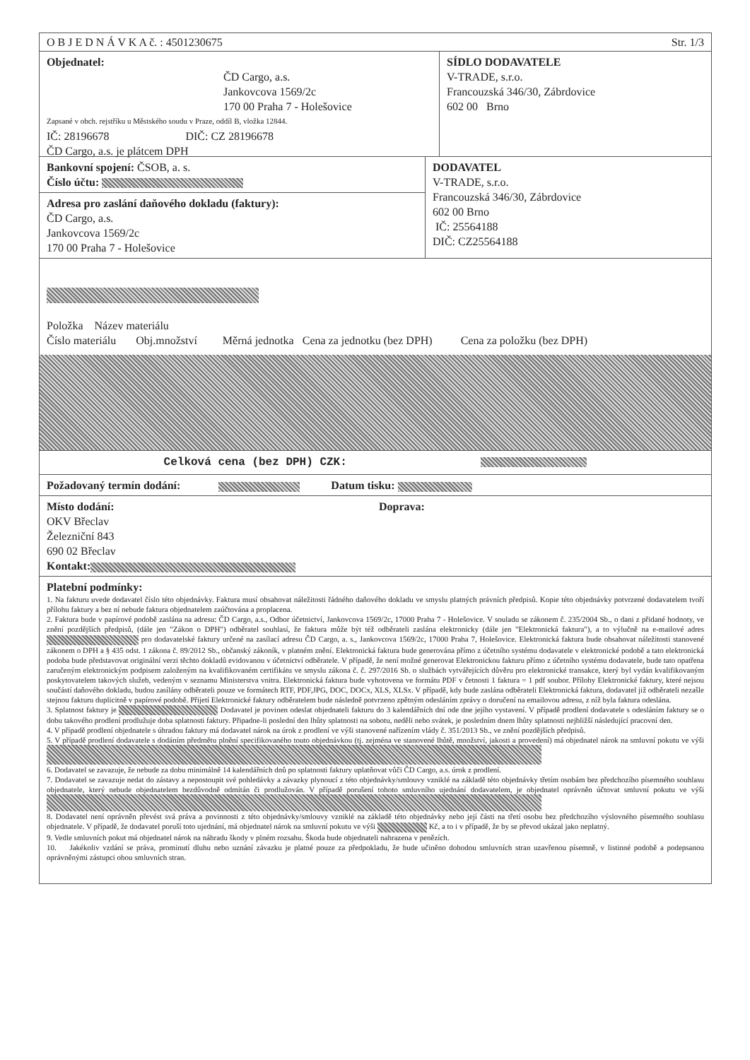O B J E D N Á V K A č. : 4501230675 Str. 1/3
Objednatel:
ČD Cargo, a.s.
Jankovcova 1569/2c
170 00 Praha 7 - Holešovice
Zapsané v obch. rejstříku u Městského soudu v Praze, oddíl B, vložka 12844.
IČ: 28196678 DIČ: CZ 28196678
ČD Cargo, a.s. je plátcem DPH
SÍDLO DODAVATELE
V-TRADE, s.r.o.
Francouzská 346/30, Zábrdovice
602 00 Brno
Bankovní spojení: ČSOB, a. s.
Číslo účtu:
Adresa pro zaslání daňového dokladu (faktury):
ČD Cargo, a.s.
Jankovcova 1569/2c
170 00 Praha 7 - Holešovice
DODAVATEL
V-TRADE, s.r.o.
Francouzská 346/30, Zábrdovice
602 00 Brno
IČ: 25564188
DIČ: CZ25564188
Položka Název materiálu
Číslo materiálu Obj.množství Měrná jednotka Cena za jednotku (bez DPH) Cena za položku (bez DPH)
Celková cena (bez DPH) CZK:
Požadovaný termín dodání: Datum tisku:
Místo dodání:
OKV Břeclav
Železniční 843
690 02 Břeclav
Kontakt:
Doprava:
Platební podmínky:
1. Na fakturu uvede dodavatel číslo této objednávky. Faktura musí obsahovat náležitosti řádného daňového dokladu ve smyslu platných právních předpisů. Kopie této objednávky potvrzené dodavatelem tvoří přílohu faktury a bez ní nebude faktura objednatelem zaúčtována a proplacena.
2. Faktura bude v papírové podobě zaslána na adresu: ČD Cargo, a.s., Odbor účetnictví, Jankovcova 1569/2c, 17000 Praha 7 - Holešovice. V souladu se zákonem č. 235/2004 Sb., o dani z přidané hodnoty, ve znění pozdějších předpisů, (dále jen "Zákon o DPH") odběratel souhlasí, že faktura může být též odběrateli zaslána elektronicky (dále jen "Elektronická faktura"), a to výlučně na e-mailové adres pro dodavatelské faktury určené na zasílací adresu ČD Cargo, a. s., Jankovcova 1569/2c, 17000 Praha 7, Holešovice. Elektronická faktura bude obsahovat náležitosti stanovené zákonem o DPH a § 435 odst. 1 zákona č. 89/2012 Sb., občanský zákoník, v platném znění. Elektronická faktura bude generována přímo z účetního systému dodavatele v elektronické podobě a tato elektronická podoba bude představovat originální verzi těchto dokladů evidovanou v účetnictví odběratele. V případě, že není možné generovat Elektronickou fakturu přímo z účetního systému dodavatele, bude tato opatřena zaručeným elektronickým podpisem založeným na kvalifikovaném certifikátu ve smyslu zákona č. č. 297/2016 Sb. o službách vytvářejících důvěru pro elektronické transakce, který byl vydán kvalifikovaným poskytovatelem takových služeb, vedeným v seznamu Ministerstva vnitra. Elektronická faktura bude vyhotovena ve formátu PDF v četnosti 1 faktura = 1 pdf soubor. Přílohy Elektronické faktury, které nejsou součástí daňového dokladu, budou zasílány odběrateli pouze ve formátech RTF, PDF,JPG, DOC, DOCx, XLS, XLSx. V případě, kdy bude zaslána odběrateli Elektronická faktura, dodavatel již odběrateli nezašle stejnou fakturu duplicitně v papírové podobě. Přijetí Elektronické faktury odběratelem bude následně potvrzeno zpětným odesláním zprávy o doručení na emailovou adresu, z níž byla faktura odeslána.
3. Splatnost faktury je Dodavatel je povinen odeslat objednateli fakturu do 3 kalendářních dní ode dne jejího vystavení. V případě prodlení dodavatele s odesláním faktury se o dobu takového prodlení prodlužuje doba splatnosti faktury. Připadne-li poslední den lhůty splatnosti na sobotu, neděli nebo svátek, je posledním dnem lhůty splatnosti nejbližší následující pracovní den.
4. V případě prodlení objednatele s úhradou faktury má dodavatel nárok na úrok z prodlení ve výši stanovené nařízením vlády č. 351/2013 Sb., ve znění pozdějších předpisů.
5. V případě prodlení dodavatele s dodáním předmětu plnění specifikovaného touto objednávkou (tj. zejména ve stanovené lhůtě, množství, jakosti a provedení) má objednatel nárok na smluvní pokutu ve výši
6. Dodavatel se zavazuje, že nebude za dobu minimálně 14 kalendářních dnů po splatnosti faktury uplatňovat vůči ČD Cargo, a.s. úrok z prodlení.
7. Dodavatel se zavazuje nedat do zástavy a nepostoupit své pohledávky a závazky plynoucí z této objednávky/smlouvy vzniklé na základě této objednávky třetím osobám bez předchozího písemného souhlasu objednatele, který nebude objednatelem bezdůvodně odmítán či prodlužován. V případě porušení tohoto smluvního ujednání dodavatelem, je objednatel oprávněn účtovat smluvní pokutu ve výši
8. Dodavatel není oprávněn převést svá práva a povinnosti z této objednávky/smlouvy vzniklé na základě této objednávky nebo její části na třetí osobu bez předchozího výslovného písemného souhlasu objednatele. V případě, že dodavatel poruší toto ujednání, má objednatel nárok na smluvní pokutu ve výši Kč, a to i v případě, že by se převod ukázal jako neplatný.
9. Vedle smluvních pokut má objednatel nárok na náhradu škody v plném rozsahu. Škoda bude objednateli nahrazena v penězích.
10. Jakékoliv vzdání se práva, prominutí dluhu nebo uznání závazku je platné pouze za předpokladu, že bude učiněno dohodou smluvních stran uzavřenou písemně, v listinné podobě a podepsanou oprávněnými zástupci obou smluvních stran.